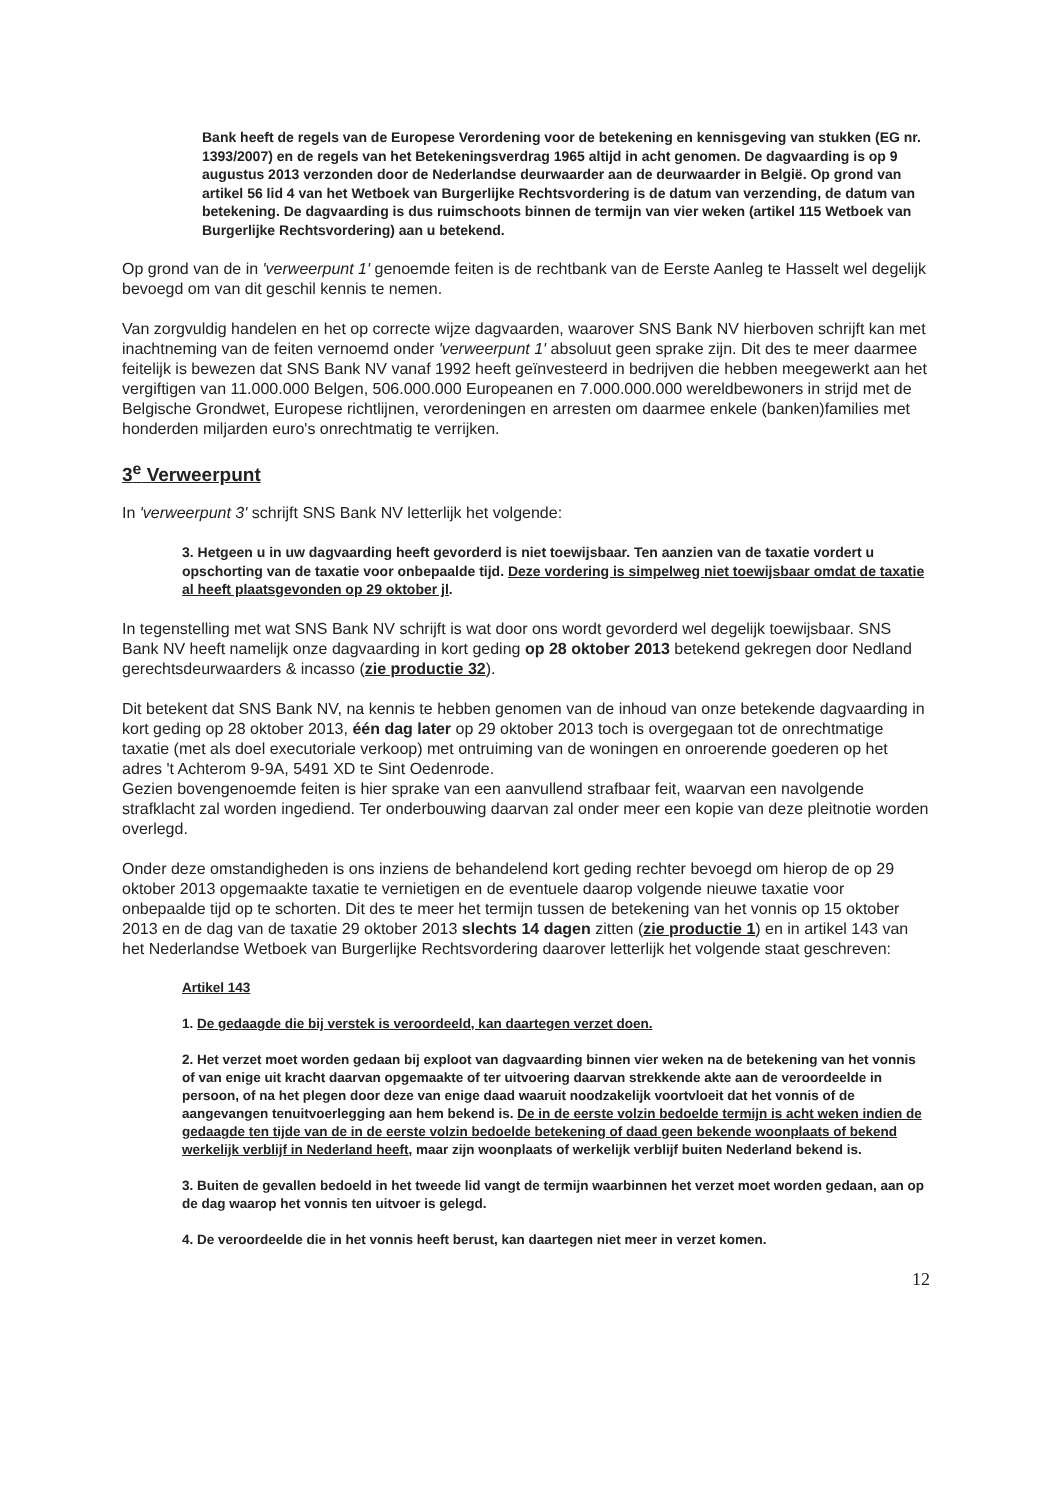Bank heeft de regels van de Europese Verordening voor de betekening en kennisgeving van stukken (EG nr. 1393/2007) en de regels van het Beteke­ningsverdrag 1965 altijd in acht genomen. De dagvaarding is op 9 augustus 2013 verzonden door de Nederlandse deurwaarder aan de deurwaarder in België. Op grond van artikel 56 lid 4 van het Wetboek van Burgerlijke Rechtsvordering is de datum van verzending, de datum van betekening. De dagvaarding is dus ruimschoots binnen de termijn van vier weken (artikel 115 Wetboek van Burgerlijke Rechtsvordering) aan u betekend.
Op grond van de in 'verweerpunt 1' genoemde feiten is de rechtbank van de Eerste Aanleg te Hasselt wel degelijk bevoegd om van dit geschil kennis te nemen.
Van zorgvuldig handelen en het op correcte wijze dagvaarden, waarover SNS Bank NV hierboven schrijft kan met inachtneming van de feiten vernoemd onder 'verweerpunt 1' absoluut geen sprake zijn. Dit des te meer daarmee feitelijk is bewezen dat SNS Bank NV vanaf 1992 heeft geïnvesteerd in bedrijven die hebben meegewerkt aan het vergiftigen van 11.000.000 Belgen, 506.000.000 Europeanen en 7.000.000.000 wereldbewoners in strijd met de Belgische Grondwet, Europese richtlijnen, verordeningen en arresten om daarmee enkele (banken)families met honderden miljarden euro's onrechtmatig te verrijken.
3<sup>e</sup> Verweerpunt
In 'verweerpunt 3' schrijft SNS Bank NV letterlijk het volgende:
3. Hetgeen u in uw dagvaarding heeft gevorderd is niet toewijsbaar. Ten aanzien van de taxatie vordert u opschorting van de taxatie voor onbepaalde tijd. Deze vordering is simpelweg niet toewijsbaar omdat de taxatie al heeft plaatsgevonden op 29 oktober jl.
In tegenstelling met wat SNS Bank NV schrijft is wat door ons wordt gevorderd wel degelijk toewijsbaar. SNS Bank NV heeft namelijk onze dagvaarding in kort geding op 28 oktober 2013 betekend gekregen door Nedland gerechtsdeurwaarders & incasso (zie productie 32).
Dit betekent dat SNS Bank NV, na kennis te hebben genomen van de inhoud van onze betekende dagvaarding in kort geding op 28 oktober 2013, één dag later op 29 oktober 2013 toch is overgegaan tot de onrechtmatige taxatie (met als doel executoriale verkoop) met ontruiming van de woningen en onroerende goederen op het adres 't Achterom 9-9A, 5491 XD te Sint Oedenrode.
Gezien bovengenoemde feiten is hier sprake van een aanvullend strafbaar feit, waarvan een navolgende strafklacht zal worden ingediend. Ter onderbouwing daarvan zal onder meer een kopie van deze pleitnotie worden overlegd.
Onder deze omstandigheden is ons inziens de behandelend kort geding rechter bevoegd om hierop de op 29 oktober 2013 opgemaakte taxatie te vernietigen en de eventuele daarop volgende nieuwe taxatie voor onbepaalde tijd op te schorten. Dit des te meer het termijn tussen de betekening van het vonnis op 15 oktober 2013 en de dag van de taxatie 29 oktober 2013 slechts 14 dagen zitten (zie productie 1) en in artikel 143 van het Nederlandse Wetboek van Burgerlijke Rechtsvordering daarover letterlijk het volgende staat geschreven:
Artikel 143
1. De gedaagde die bij verstek is veroordeeld, kan daartegen verzet doen.
2. Het verzet moet worden gedaan bij exploot van dagvaarding binnen vier weken na de betekening van het vonnis of van enige uit kracht daarvan opgemaakte of ter uitvoering daarvan strekkende akte aan de veroordeelde in persoon, of na het plegen door deze van enige daad waaruit noodzakelijk voortvloeit dat het vonnis of de aangevangen tenuitvoerlegging aan hem bekend is. De in de eerste volzin bedoelde termijn is acht weken indien de gedaagde ten tijde van de in de eerste volzin bedoelde betekening of daad geen bekende woonplaats of bekend werkelijk verblijf in Nederland heeft, maar zijn woonplaats of werkelijk verblijf buiten Nederland bekend is.
3. Buiten de gevallen bedoeld in het tweede lid vangt de termijn waarbinnen het verzet moet worden gedaan, aan op de dag waarop het vonnis ten uitvoer is gelegd.
4. De veroordeelde die in het vonnis heeft berust, kan daartegen niet meer in verzet komen.
12